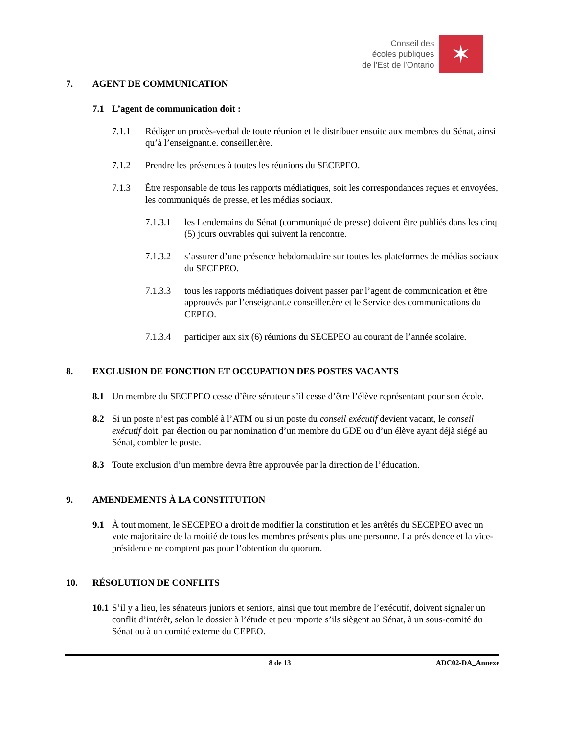Conseil des
écoles publiques
de l’Est de l’Ontario
✶
7. AGENT DE COMMUNICATION
7.1 L’agent de communication doit :
7.1.1 Rédiger un procès-verbal de toute réunion et le distribuer ensuite aux membres du Sénat, ainsi qu’à l’enseignant.e. conseiller.ère.
7.1.2 Prendre les présences à toutes les réunions du SECEPEO.
7.1.3 Être responsable de tous les rapports médiatiques, soit les correspondances reçues et envoyées, les communiqués de presse, et les médias sociaux.
7.1.3.1 les Lendemains du Sénat (communiqué de presse) doivent être publiés dans les cinq (5) jours ouvrables qui suivent la rencontre.
7.1.3.2 s’assurer d’une présence hebdomadaire sur toutes les plateformes de médias sociaux du SECEPEO.
7.1.3.3 tous les rapports médiatiques doivent passer par l’agent de communication et être approuvés par l’enseignant.e conseiller.ère et le Service des communications du CEPEO.
7.1.3.4 participer aux six (6) réunions du SECEPEO au courant de l’année scolaire.
8. EXCLUSION DE FONCTION ET OCCUPATION DES POSTES VACANTS
8.1 Un membre du SECEPEO cesse d’être sénateur s’il cesse d’être l’élève représentant pour son école.
8.2 Si un poste n’est pas comblé à l’ATM ou si un poste du conseil exécutif devient vacant, le conseil exécutif doit, par élection ou par nomination d’un membre du GDE ou d’un élève ayant déjà siégé au Sénat, combler le poste.
8.3 Toute exclusion d’un membre devra être approuvée par la direction de l’éducation.
9. AMENDEMENTS À LA CONSTITUTION
9.1 À tout moment, le SECEPEO a droit de modifier la constitution et les arrêtés du SECEPEO avec un vote majoritaire de la moitié de tous les membres présents plus une personne. La présidence et la vice-présidence ne comptent pas pour l’obtention du quorum.
10. RÉSOLUTION DE CONFLITS
10.1 S’il y a lieu, les sénateurs juniors et seniors, ainsi que tout membre de l’exécutif, doivent signaler un conflit d’intérêt, selon le dossier à l’étude et peu importe s’ils siègent au Sénat, à un sous-comité du Sénat ou à un comité externe du CEPEO.
8 de 13 ADC02-DA_Annexe